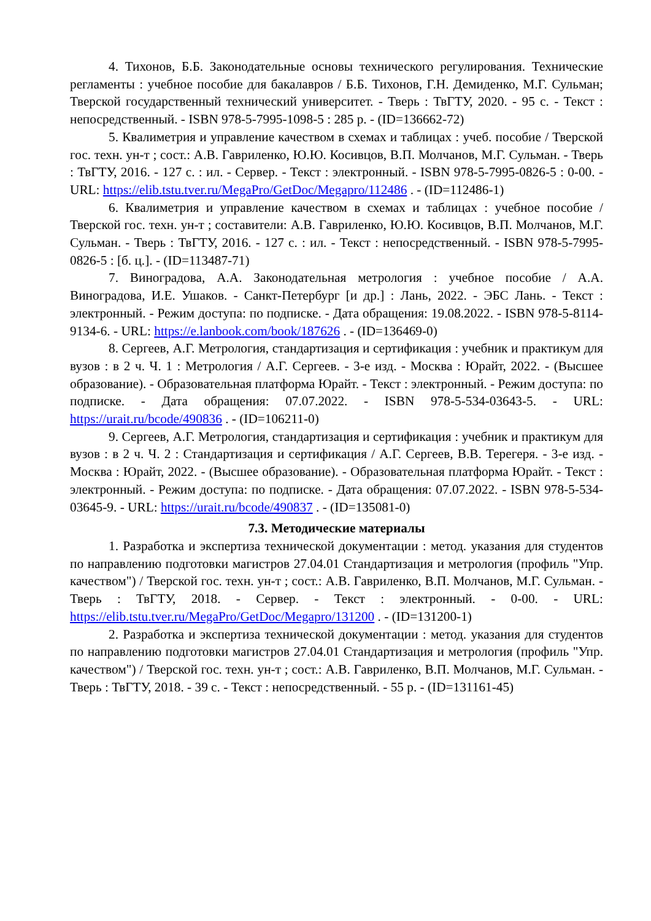4. Тихонов, Б.Б. Законодательные основы технического регулирования. Технические регламенты : учебное пособие для бакалавров / Б.Б. Тихонов, Г.Н. Демиденко, М.Г. Сульман; Тверской государственный технический университет. - Тверь : ТвГТУ, 2020. - 95 с. - Текст : непосредственный. - ISBN 978-5-7995-1098-5 : 285 р. - (ID=136662-72)
5. Квалиметрия и управление качеством в схемах и таблицах : учеб. пособие / Тверской гос. техн. ун-т ; сост.: А.В. Гавриленко, Ю.Ю. Косивцов, В.П. Молчанов, М.Г. Сульман. - Тверь : ТвГТУ, 2016. - 127 с. : ил. - Сервер. - Текст : электронный. - ISBN 978-5-7995-0826-5 : 0-00. - URL: https://elib.tstu.tver.ru/MegaPro/GetDoc/Megapro/112486 . - (ID=112486-1)
6. Квалиметрия и управление качеством в схемах и таблицах : учебное пособие / Тверской гос. техн. ун-т ; составители: А.В. Гавриленко, Ю.Ю. Косивцов, В.П. Молчанов, М.Г. Сульман. - Тверь : ТвГТУ, 2016. - 127 с. : ил. - Текст : непосредственный. - ISBN 978-5-7995-0826-5 : [б. ц.]. - (ID=113487-71)
7. Виноградова, А.А. Законодательная метрология : учебное пособие / А.А. Виноградова, И.Е. Ушаков. - Санкт-Петербург [и др.] : Лань, 2022. - ЭБС Лань. - Текст : электронный. - Режим доступа: по подписке. - Дата обращения: 19.08.2022. - ISBN 978-5-8114-9134-6. - URL: https://e.lanbook.com/book/187626 . - (ID=136469-0)
8. Сергеев, А.Г. Метрология, стандартизация и сертификация : учебник и практикум для вузов : в 2 ч. Ч. 1 : Метрология / А.Г. Сергеев. - 3-е изд. - Москва : Юрайт, 2022. - (Высшее образование). - Образовательная платформа Юрайт. - Текст : электронный. - Режим доступа: по подписке. - Дата обращения: 07.07.2022. - ISBN 978-5-534-03643-5. - URL: https://urait.ru/bcode/490836 . - (ID=106211-0)
9. Сергеев, А.Г. Метрология, стандартизация и сертификация : учебник и практикум для вузов : в 2 ч. Ч. 2 : Стандартизация и сертификация / А.Г. Сергеев, В.В. Терегеря. - 3-е изд. - Москва : Юрайт, 2022. - (Высшее образование). - Образовательная платформа Юрайт. - Текст : электронный. - Режим доступа: по подписке. - Дата обращения: 07.07.2022. - ISBN 978-5-534-03645-9. - URL: https://urait.ru/bcode/490837 . - (ID=135081-0)
7.3. Методические материалы
1. Разработка и экспертиза технической документации : метод. указания для студентов по направлению подготовки магистров 27.04.01 Стандартизация и метрология (профиль "Упр. качеством") / Тверской гос. техн. ун-т ; сост.: А.В. Гавриленко, В.П. Молчанов, М.Г. Сульман. - Тверь : ТвГТУ, 2018. - Сервер. - Текст : электронный. - 0-00. - URL: https://elib.tstu.tver.ru/MegaPro/GetDoc/Megapro/131200 . - (ID=131200-1)
2. Разработка и экспертиза технической документации : метод. указания для студентов по направлению подготовки магистров 27.04.01 Стандартизация и метрология (профиль "Упр. качеством") / Тверской гос. техн. ун-т ; сост.: А.В. Гавриленко, В.П. Молчанов, М.Г. Сульман. - Тверь : ТвГТУ, 2018. - 39 с. - Текст : непосредственный. - 55 р. - (ID=131161-45)